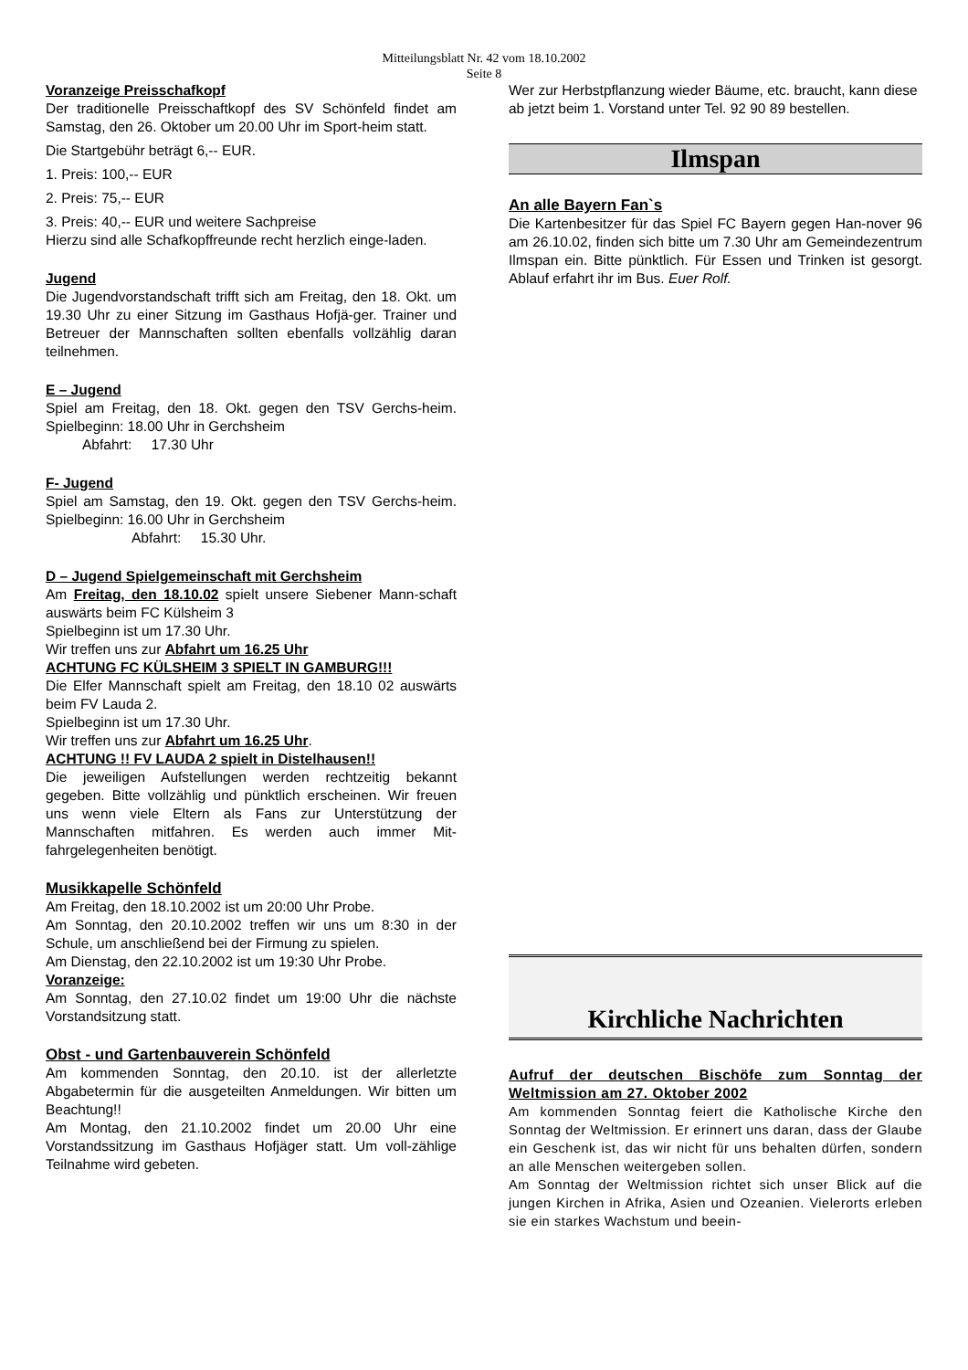Mitteilungsblatt Nr. 42 vom 18.10.2002
Seite 8
Voranzeige Preisschafkopf
Der traditionelle Preisschaftkopf des SV Schönfeld findet am Samstag, den 26. Oktober um 20.00 Uhr im Sport-heim statt.
Die Startgebühr beträgt 6,-- EUR.
1. Preis: 100,-- EUR
2. Preis: 75,-- EUR
3. Preis: 40,-- EUR und weitere Sachpreise
Hierzu sind alle Schafkopffreunde recht herzlich einge-laden.
Jugend
Die Jugendvorstandschaft trifft sich am Freitag, den 18. Okt. um 19.30 Uhr zu einer Sitzung im Gasthaus Hofjä-ger. Trainer und Betreuer der Mannschaften sollten ebenfalls vollzählig daran teilnehmen.
E – Jugend
Spiel am Freitag, den 18. Okt. gegen den TSV Gerchs-heim. Spielbeginn: 18.00 Uhr in Gerchsheim
Abfahrt: 17.30 Uhr
F- Jugend
Spiel am Samstag, den 19. Okt. gegen den TSV Gerchs-heim. Spielbeginn: 16.00 Uhr in Gerchsheim
Abfahrt: 15.30 Uhr.
D – Jugend Spielgemeinschaft mit Gerchsheim
Am Freitag, den 18.10.02 spielt unsere Siebener Mann-schaft auswärts beim FC Külsheim 3
Spielbeginn ist um 17.30 Uhr.
Wir treffen uns zur Abfahrt um 16.25 Uhr
ACHTUNG FC KÜLSHEIM 3 SPIELT IN GAMBURG!!!
Die Elfer Mannschaft spielt am Freitag, den 18.10 02 auswärts beim FV Lauda 2.
Spielbeginn ist um 17.30 Uhr.
Wir treffen uns zur Abfahrt um 16.25 Uhr.
ACHTUNG !! FV LAUDA 2 spielt in Distelhausen!!
Die jeweiligen Aufstellungen werden rechtzeitig bekannt gegeben. Bitte vollzählig und pünktlich erscheinen. Wir freuen uns wenn viele Eltern als Fans zur Unterstützung der Mannschaften mitfahren. Es werden auch immer Mit-fahrgelegenheiten benötigt.
Musikkapelle Schönfeld
Am Freitag, den 18.10.2002 ist um 20:00 Uhr Probe.
Am Sonntag, den 20.10.2002 treffen wir uns um 8:30 in der Schule, um anschließend bei der Firmung zu spielen.
Am Dienstag, den 22.10.2002 ist um 19:30 Uhr Probe.
Voranzeige:
Am Sonntag, den 27.10.02 findet um 19:00 Uhr die nächste Vorstandsitzung statt.
Obst - und Gartenbauverein Schönfeld
Am kommenden Sonntag, den 20.10. ist der allerletzte Abgabetermin für die ausgeteilten Anmeldungen. Wir bitten um Beachtung!!
Am Montag, den 21.10.2002 findet um 20.00 Uhr eine Vorstandssitzung im Gasthaus Hofjäger statt. Um voll-zählige Teilnahme wird gebeten.
Wer zur Herbstpflanzung wieder Bäume, etc. braucht, kann diese ab jetzt beim 1. Vorstand unter Tel. 92 90 89 bestellen.
Ilmspan
An alle Bayern Fan`s
Die Kartenbesitzer für das Spiel FC Bayern gegen Han-nover 96 am 26.10.02, finden sich bitte um 7.30 Uhr am Gemeindezentrum Ilmspan ein. Bitte pünktlich. Für Essen und Trinken ist gesorgt. Ablauf erfahrt ihr im Bus. Euer Rolf.
Kirchliche Nachrichten
Aufruf der deutschen Bischöfe zum Sonntag der Weltmission am 27. Oktober 2002
Am kommenden Sonntag feiert die Katholische Kirche den Sonntag der Weltmission. Er erinnert uns daran, dass der Glaube ein Geschenk ist, das wir nicht für uns behalten dürfen, sondern an alle Menschen weitergeben sollen.
Am Sonntag der Weltmission richtet sich unser Blick auf die jungen Kirchen in Afrika, Asien und Ozeanien. Vielerorts erleben sie ein starkes Wachstum und beein-